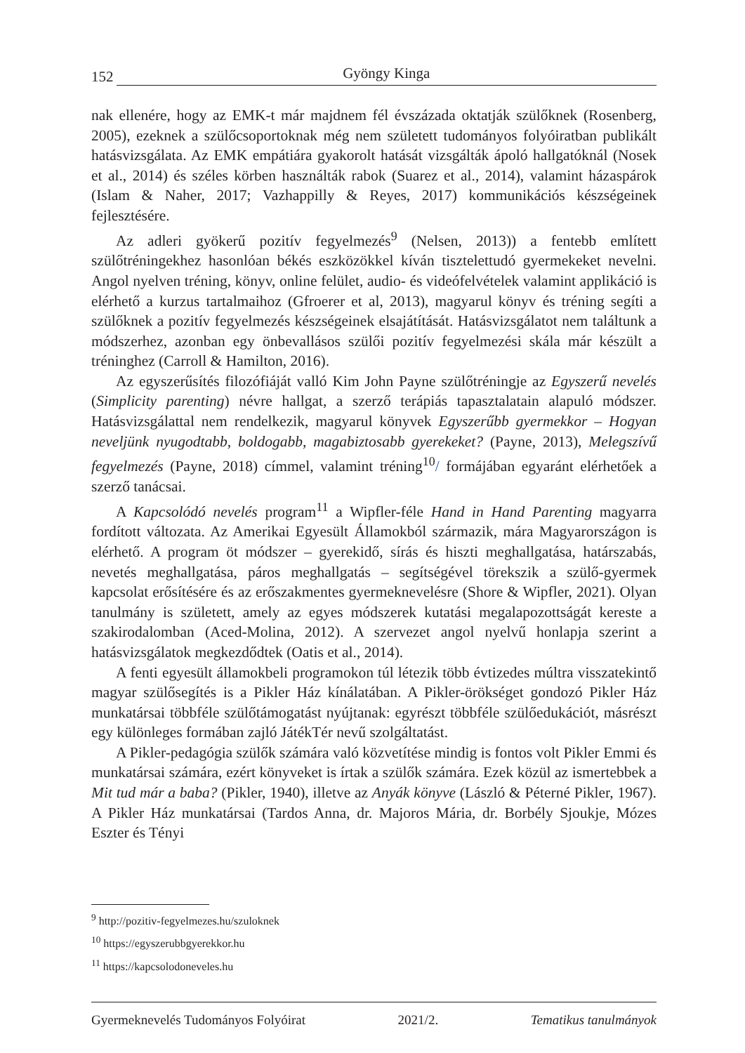152 Gyöngy Kinga
nak ellenére, hogy az EMK-t már majdnem fél évszázada oktatják szülőknek (Rosenberg, 2005), ezeknek a szülőcsoportoknak még nem született tudományos folyóiratban publikált hatásvizsgálata. Az EMK empátiára gyakorolt hatását vizsgálták ápoló hallgatóknál (Nosek et al., 2014) és széles körben használták rabok (Suarez et al., 2014), valamint házaspárok (Islam & Naher, 2017; Vazhappilly & Reyes, 2017) kommunikációs készségeinek fejlesztésére.
Az adleri gyökerű pozitív fegyelmezés<sup>9</sup> (Nelsen, 2013)) a fentebb említett szülőtréningekhez hasonlóan békés eszközökkel kíván tisztelettudó gyermekeket nevelni. Angol nyelven tréning, könyv, online felület, audio- és videófelvételek valamint applikáció is elérhető a kurzus tartalmaihoz (Gfroerer et al, 2013), magyarul könyv és tréning segíti a szülőknek a pozitív fegyelmezés készségeinek elsajátítását. Hatásvizsgálatot nem találtunk a módszerhez, azonban egy önbevallásos szülői pozitív fegyelmezési skála már készült a tréninghez (Carroll & Hamilton, 2016).
Az egyszerűsítés filozófiáját valló Kim John Payne szülőtréningje az Egyszerű nevelés (Simplicity parenting) névre hallgat, a szerző terápiás tapasztalatain alapuló módszer. Hatásvizsgálattal nem rendelkezik, magyarul könyvek Egyszerűbb gyermekkor – Hogyan neveljünk nyugodtabb, boldogabb, magabiztosabb gyerekeket? (Payne, 2013), Melegszívű fegyelmezés (Payne, 2018) címmel, valamint tréning<sup>10</sup>/ formájában egyaránt elérhetőek a szerző tanácsai.
A Kapcsolódó nevelés program<sup>11</sup> a Wipfler-féle Hand in Hand Parenting magyarra fordított változata. Az Amerikai Egyesült Államokból származik, mára Magyarországon is elérhető. A program öt módszer – gyerekidő, sírás és hiszti meghallgatása, határszabás, nevetés meghallgatása, páros meghallgatás – segítségével törekszik a szülő-gyermek kapcsolat erősítésére és az erőszakmentes gyermeknevelésre (Shore & Wipfler, 2021). Olyan tanulmány is született, amely az egyes módszerek kutatási megalapozottságát kereste a szakirodalomban (Aced-Molina, 2012). A szervezet angol nyelvű honlapja szerint a hatásvizsgálatok megkezdődtek (Oatis et al., 2014).
A fenti egyesült államokbeli programokon túl létezik több évtizedes múltra visszatekintő magyar szülősegítés is a Pikler Ház kínálatában. A Pikler-örökséget gondozó Pikler Ház munkatársai többféle szülőtámogatást nyújtanak: egyrészt többféle szülőedukációt, másrészt egy különleges formában zajló JátékTér nevű szolgáltatást.
A Pikler-pedagógia szülők számára való közvetítése mindig is fontos volt Pikler Emmi és munkatársai számára, ezért könyveket is írtak a szülők számára. Ezek közül az ismertebbek a Mit tud már a baba? (Pikler, 1940), illetve az Anyák könyve (László & Péterné Pikler, 1967). A Pikler Ház munkatársai (Tardos Anna, dr. Majoros Mária, dr. Borbély Sjoukje, Mózes Eszter és Tényi
<sup>9</sup> http://pozitiv-fegyelmezes.hu/szuloknek
<sup>10</sup> https://egyszerubbgyerekkor.hu
<sup>11</sup> https://kapcsolodoneveles.hu
Gyermeknevelés Tudományos Folyóirat 2021/2. Tematikus tanulmányok